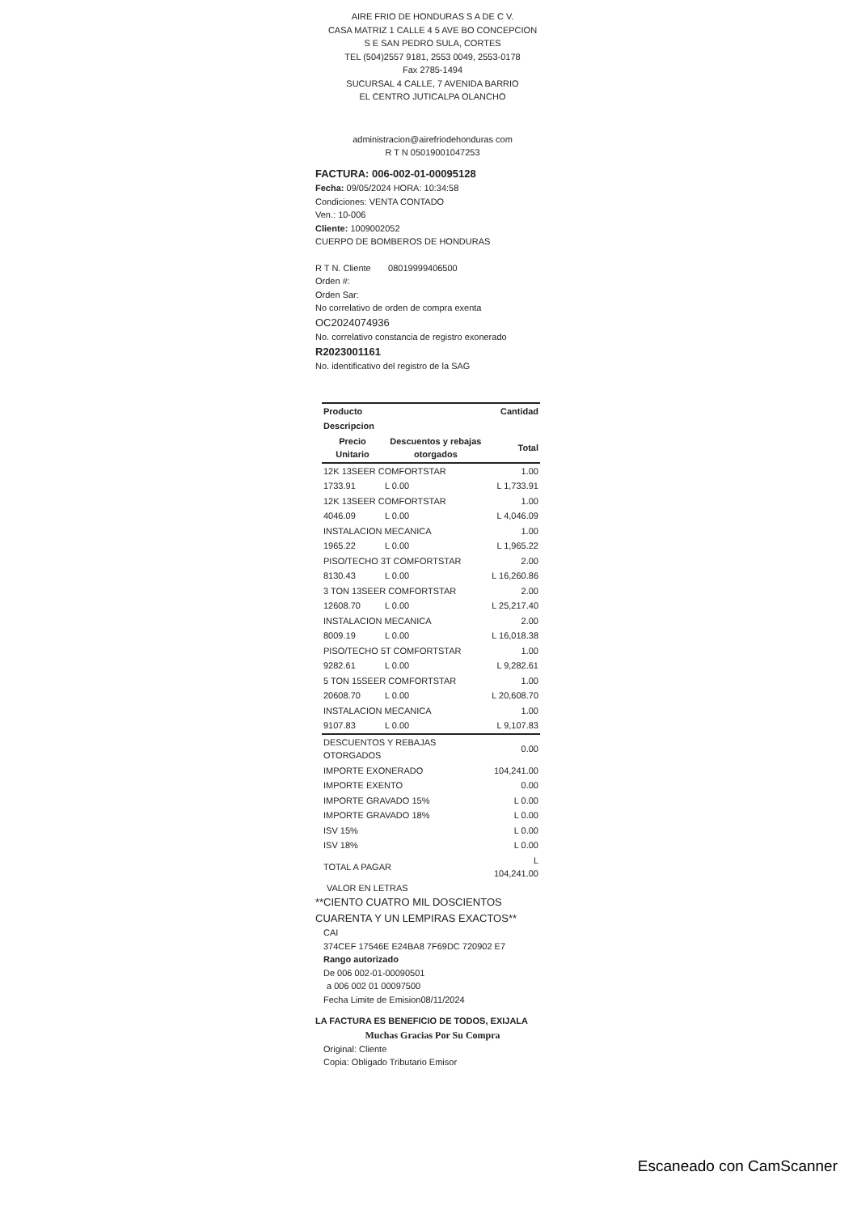AIRE FRIO DE HONDURAS S A DE C V.
CASA MATRIZ 1 CALLE 4 5 AVE BO CONCEPCION
S E SAN PEDRO SULA, CORTES
TEL (504)2557 9181, 2553 0049, 2553-0178
Fax 2785-1494
SUCURSAL 4 CALLE, 7 AVENIDA BARRIO
EL CENTRO JUTICALPA OLANCHO
administracion@airefriodehonduras com
R T N 05019001047253
FACTURA: 006-002-01-00095128
Fecha: 09/05/2024 HORA: 10:34:58
Condiciones: VENTA CONTADO
Ven.: 10-006
Cliente: 1009002052
CUERPO DE BOMBEROS DE HONDURAS
R T N. Cliente 08019999406500
Orden #:
Orden Sar:
No correlativo de orden de compra exenta
OC2024074936
No. correlativo constancia de registro exonerado
R2023001161
No. identificativo del registro de la SAG
| Producto | | Cantidad |
| --- | --- | --- |
| Descripcion | | |
| Precio Unitario | Descuentos y rebajas otorgados | Total |
| 12K 13SEER COMFORTSTAR | | 1.00 |
| 1733.91 | L 0.00 | L 1,733.91 |
| 12K 13SEER COMFORTSTAR | | 1.00 |
| 4046.09 | L 0.00 | L 4,046.09 |
| INSTALACION MECANICA | | 1.00 |
| 1965.22 | L 0.00 | L 1,965.22 |
| PISO/TECHO 3T COMFORTSTAR | | 2.00 |
| 8130.43 | L 0.00 | L 16,260.86 |
| 3 TON 13SEER COMFORTSTAR | | 2.00 |
| 12608.70 | L 0.00 | L 25,217.40 |
| INSTALACION MECANICA | | 2.00 |
| 8009.19 | L 0.00 | L 16,018.38 |
| PISO/TECHO 5T COMFORTSTAR | | 1.00 |
| 9282.61 | L 0.00 | L 9,282.61 |
| 5 TON 15SEER COMFORTSTAR | | 1.00 |
| 20608.70 | L 0.00 | L 20,608.70 |
| INSTALACION MECANICA | | 1.00 |
| 9107.83 | L 0.00 | L 9,107.83 |
| DESCUENTOS Y REBAJAS OTORGADOS | | 0.00 |
| IMPORTE EXONERADO | | 104,241.00 |
| IMPORTE EXENTO | | 0.00 |
| IMPORTE GRAVADO 15% | | L 0.00 |
| IMPORTE GRAVADO 18% | | L 0.00 |
| ISV 15% | | L 0.00 |
| ISV 18% | | L 0.00 |
| TOTAL A PAGAR | | L 104,241.00 |
VALOR EN LETRAS
**CIENTO CUATRO MIL DOSCIENTOS CUARENTA Y UN LEMPIRAS EXACTOS**
CAI
374CEF 17546E E24BA8 7F69DC 720902 E7
Rango autorizado
De 006 002-01-00090501
a 006 002 01 00097500
Fecha Limite de Emision08/11/2024
LA FACTURA ES BENEFICIO DE TODOS, EXIJALA
Muchas Gracias Por Su Compra
Original: Cliente
Copia: Obligado Tributario Emisor
Escaneado con CamScanner